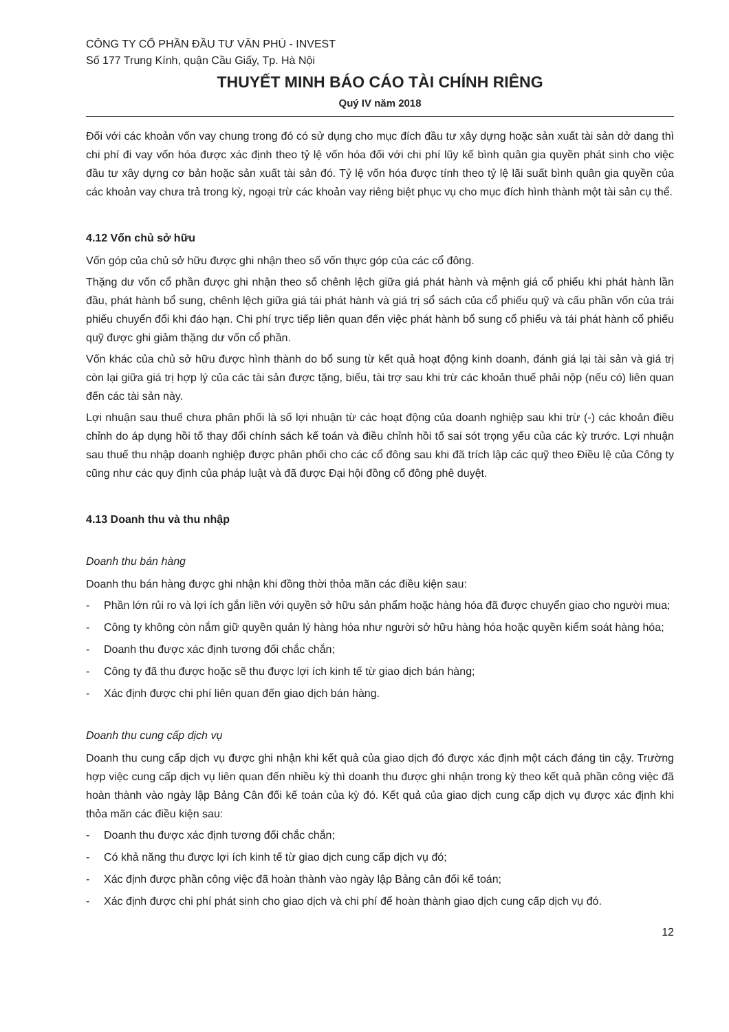CÔNG TY CỔ PHẦN ĐẦU TƯ VĂN PHÚ - INVEST
Số 177 Trung Kính, quận Cầu Giấy, Tp. Hà Nội
THUYẾT MINH BÁO CÁO TÀI CHÍNH RIÊNG
Quý IV năm 2018
Đối với các khoản vốn vay chung trong đó có sử dụng cho mục đích đầu tư xây dựng hoặc sản xuất tài sản dở dang thì chi phí đi vay vốn hóa được xác định theo tỷ lệ vốn hóa đối với chi phí lũy kế bình quân gia quyền phát sinh cho việc đầu tư xây dựng cơ bản hoặc sản xuất tài sản đó. Tỷ lệ vốn hóa được tính theo tỷ lệ lãi suất bình quân gia quyền của các khoản vay chưa trả trong kỳ, ngoại trừ các khoản vay riêng biệt phục vụ cho mục đích hình thành một tài sản cụ thể.
4.12 Vốn chủ sở hữu
Vốn góp của chủ sở hữu được ghi nhận theo số vốn thực góp của các cổ đông.
Thặng dư vốn cổ phần được ghi nhận theo số chênh lệch giữa giá phát hành và mệnh giá cổ phiếu khi phát hành lần đầu, phát hành bổ sung, chênh lệch giữa giá tái phát hành và giá trị sổ sách của cổ phiếu quỹ và cấu phần vốn của trái phiếu chuyển đổi khi đáo hạn. Chi phí trực tiếp liên quan đến việc phát hành bổ sung cổ phiếu và tái phát hành cổ phiếu quỹ được ghi giảm thặng dư vốn cổ phần.
Vốn khác của chủ sở hữu được hình thành do bổ sung từ kết quả hoạt động kinh doanh, đánh giá lại tài sản và giá trị còn lại giữa giá trị hợp lý của các tài sản được tặng, biếu, tài trợ sau khi trừ các khoản thuế phải nộp (nếu có) liên quan đến các tài sản này.
Lợi nhuận sau thuế chưa phân phối là số lợi nhuận từ các hoạt động của doanh nghiệp sau khi trừ (-) các khoản điều chỉnh do áp dụng hồi tố thay đổi chính sách kế toán và điều chỉnh hồi tố sai sót trọng yếu của các kỳ trước. Lợi nhuận sau thuế thu nhập doanh nghiệp được phân phối cho các cổ đông sau khi đã trích lập các quỹ theo Điều lệ của Công ty cũng như các quy định của pháp luật và đã được Đại hội đồng cổ đông phê duyệt.
4.13 Doanh thu và thu nhập
Doanh thu bán hàng
Doanh thu bán hàng được ghi nhận khi đồng thời thỏa mãn các điều kiện sau:
- Phần lớn rủi ro và lợi ích gắn liền với quyền sở hữu sản phẩm hoặc hàng hóa đã được chuyển giao cho người mua;
- Công ty không còn nắm giữ quyền quản lý hàng hóa như người sở hữu hàng hóa hoặc quyền kiểm soát hàng hóa;
- Doanh thu được xác định tương đối chắc chắn;
- Công ty đã thu được hoặc sẽ thu được lợi ích kinh tế từ giao dịch bán hàng;
- Xác định được chi phí liên quan đến giao dịch bán hàng.
Doanh thu cung cấp dịch vụ
Doanh thu cung cấp dịch vụ được ghi nhận khi kết quả của giao dịch đó được xác định một cách đáng tin cậy. Trường hợp việc cung cấp dịch vụ liên quan đến nhiều kỳ thì doanh thu được ghi nhận trong kỳ theo kết quả phần công việc đã hoàn thành vào ngày lập Bảng Cân đối kế toán của kỳ đó. Kết quả của giao dịch cung cấp dịch vụ được xác định khi thỏa mãn các điều kiện sau:
- Doanh thu được xác định tương đối chắc chắn;
- Có khả năng thu được lợi ích kinh tế từ giao dịch cung cấp dịch vụ đó;
- Xác định được phần công việc đã hoàn thành vào ngày lập Bảng cân đối kế toán;
- Xác định được chi phí phát sinh cho giao dịch và chi phí để hoàn thành giao dịch cung cấp dịch vụ đó.
12